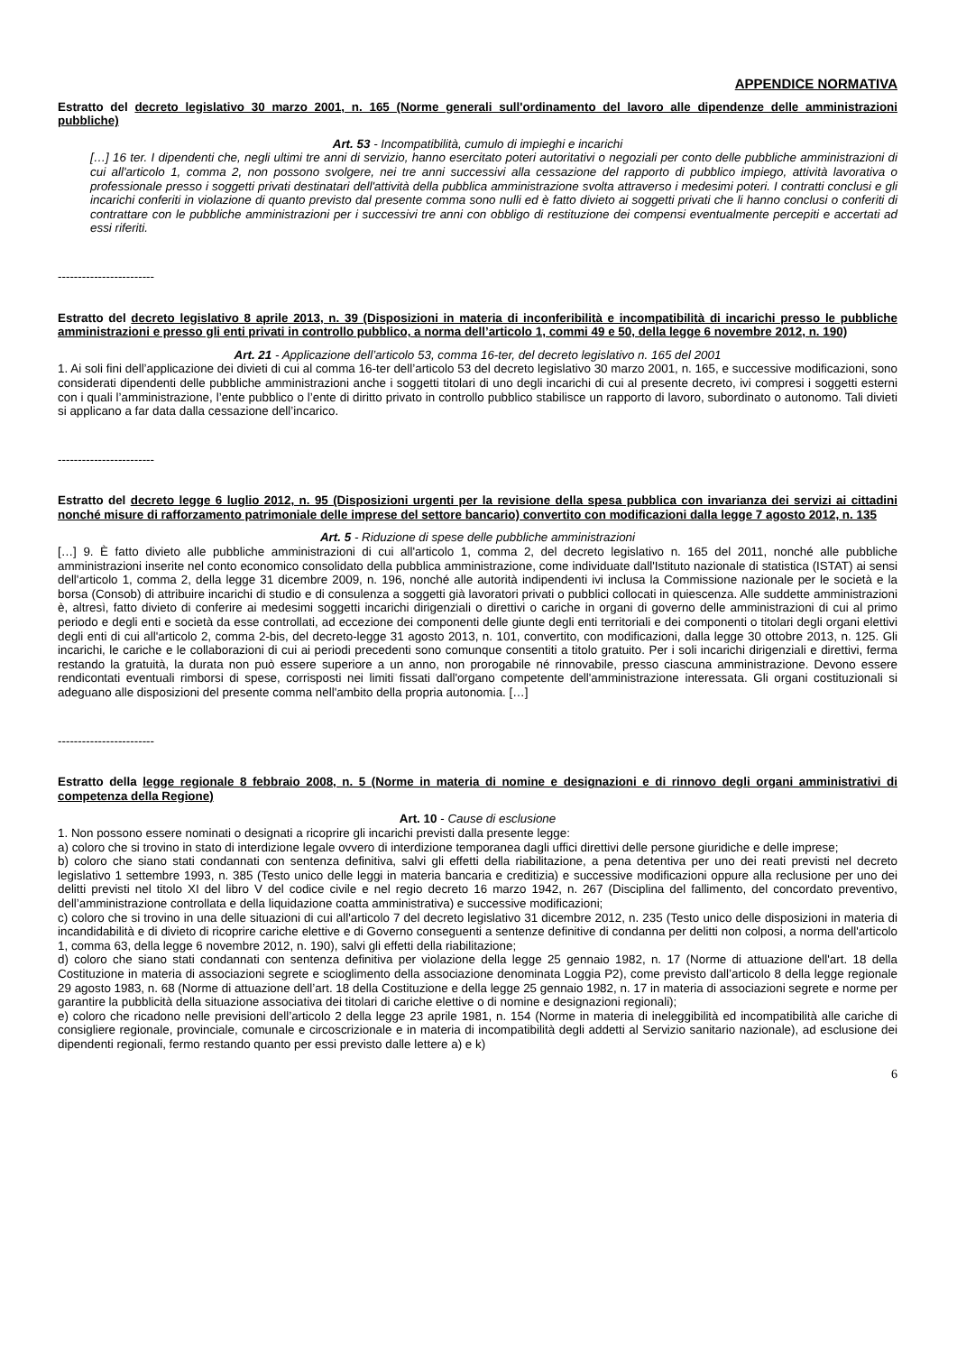APPENDICE NORMATIVA
Estratto del decreto legislativo 30 marzo 2001, n. 165 (Norme generali sull'ordinamento del lavoro alle dipendenze delle amministrazioni pubbliche)
Art. 53 - Incompatibilità, cumulo di impieghi e incarichi
[…] 16 ter. I dipendenti che, negli ultimi tre anni di servizio, hanno esercitato poteri autoritativi o negoziali per conto delle pubbliche amministrazioni di cui all'articolo 1, comma 2, non possono svolgere, nei tre anni successivi alla cessazione del rapporto di pubblico impiego, attività lavorativa o professionale presso i soggetti privati destinatari dell'attività della pubblica amministrazione svolta attraverso i medesimi poteri. I contratti conclusi e gli incarichi conferiti in violazione di quanto previsto dal presente comma sono nulli ed è fatto divieto ai soggetti privati che li hanno conclusi o conferiti di contrattare con le pubbliche amministrazioni per i successivi tre anni con obbligo di restituzione dei compensi eventualmente percepiti e accertati ad essi riferiti.
------------------------
Estratto del decreto legislativo 8 aprile 2013, n. 39 (Disposizioni in materia di inconferibilità e incompatibilità di incarichi presso le pubbliche amministrazioni e presso gli enti privati in controllo pubblico, a norma dell’articolo 1, commi 49 e 50, della legge 6 novembre 2012, n. 190)
Art. 21 - Applicazione dell’articolo 53, comma 16-ter, del decreto legislativo n. 165 del 2001
1. Ai soli fini dell’applicazione dei divieti di cui al comma 16-ter dell’articolo 53 del decreto legislativo 30 marzo 2001, n. 165, e successive modificazioni, sono considerati dipendenti delle pubbliche amministrazioni anche i soggetti titolari di uno degli incarichi di cui al presente decreto, ivi compresi i soggetti esterni con i quali l’amministrazione, l’ente pubblico o l’ente di diritto privato in controllo pubblico stabilisce un rapporto di lavoro, subordinato o autonomo. Tali divieti si applicano a far data dalla cessazione dell’incarico.
------------------------
Estratto del decreto legge 6 luglio 2012, n. 95 (Disposizioni urgenti per la revisione della spesa pubblica con invarianza dei servizi ai cittadini nonché misure di rafforzamento patrimoniale delle imprese del settore bancario) convertito con modificazioni dalla legge 7 agosto 2012, n. 135
Art. 5 - Riduzione di spese delle pubbliche amministrazioni
[…] 9. È fatto divieto alle pubbliche amministrazioni di cui all'articolo 1, comma 2, del decreto legislativo n. 165 del 2011, nonché alle pubbliche amministrazioni inserite nel conto economico consolidato della pubblica amministrazione, come individuate dall'Istituto nazionale di statistica (ISTAT) ai sensi dell'articolo 1, comma 2, della legge 31 dicembre 2009, n. 196, nonché alle autorità indipendenti ivi inclusa la Commissione nazionale per le società e la borsa (Consob) di attribuire incarichi di studio e di consulenza a soggetti già lavoratori privati o pubblici collocati in quiescenza. Alle suddette amministrazioni è, altresì, fatto divieto di conferire ai medesimi soggetti incarichi dirigenziali o direttivi o cariche in organi di governo delle amministrazioni di cui al primo periodo e degli enti e società da esse controllati, ad eccezione dei componenti delle giunte degli enti territoriali e dei componenti o titolari degli organi elettivi degli enti di cui all'articolo 2, comma 2-bis, del decreto-legge 31 agosto 2013, n. 101, convertito, con modificazioni, dalla legge 30 ottobre 2013, n. 125. Gli incarichi, le cariche e le collaborazioni di cui ai periodi precedenti sono comunque consentiti a titolo gratuito. Per i soli incarichi dirigenziali e direttivi, ferma restando la gratuità, la durata non può essere superiore a un anno, non prorogabile né rinnovabile, presso ciascuna amministrazione. Devono essere rendicontati eventuali rimborsi di spese, corrisposti nei limiti fissati dall'organo competente dell'amministrazione interessata. Gli organi costituzionali si adeguano alle disposizioni del presente comma nell'ambito della propria autonomia. […]
------------------------
Estratto della legge regionale 8 febbraio 2008, n. 5 (Norme in materia di nomine e designazioni e di rinnovo degli organi amministrativi di competenza della Regione)
Art. 10 - Cause di esclusione
1. Non possono essere nominati o designati a ricoprire gli incarichi previsti dalla presente legge:
a) coloro che si trovino in stato di interdizione legale ovvero di interdizione temporanea dagli uffici direttivi delle persone giuridiche e delle imprese;
b) coloro che siano stati condannati con sentenza definitiva, salvi gli effetti della riabilitazione, a pena detentiva per uno dei reati previsti nel decreto legislativo 1 settembre 1993, n. 385 (Testo unico delle leggi in materia bancaria e creditizia) e successive modificazioni oppure alla reclusione per uno dei delitti previsti nel titolo XI del libro V del codice civile e nel regio decreto 16 marzo 1942, n. 267 (Disciplina del fallimento, del concordato preventivo, dell’amministrazione controllata e della liquidazione coatta amministrativa) e successive modificazioni;
c) coloro che si trovino in una delle situazioni di cui all'articolo 7 del decreto legislativo 31 dicembre 2012, n. 235 (Testo unico delle disposizioni in materia di incandidabilità e di divieto di ricoprire cariche elettive e di Governo conseguenti a sentenze definitive di condanna per delitti non colposi, a norma dell'articolo 1, comma 63, della legge 6 novembre 2012, n. 190), salvi gli effetti della riabilitazione;
d) coloro che siano stati condannati con sentenza definitiva per violazione della legge 25 gennaio 1982, n. 17 (Norme di attuazione dell'art. 18 della Costituzione in materia di associazioni segrete e scioglimento della associazione denominata Loggia P2), come previsto dall’articolo 8 della legge regionale 29 agosto 1983, n. 68 (Norme di attuazione dell’art. 18 della Costituzione e della legge 25 gennaio 1982, n. 17 in materia di associazioni segrete e norme per garantire la pubblicità della situazione associativa dei titolari di cariche elettive o di nomine e designazioni regionali);
e) coloro che ricadono nelle previsioni dell’articolo 2 della legge 23 aprile 1981, n. 154 (Norme in materia di ineleggibilità ed incompatibilità alle cariche di consigliere regionale, provinciale, comunale e circoscrizionale e in materia di incompatibilità degli addetti al Servizio sanitario nazionale), ad esclusione dei dipendenti regionali, fermo restando quanto per essi previsto dalle lettere a) e k)
6